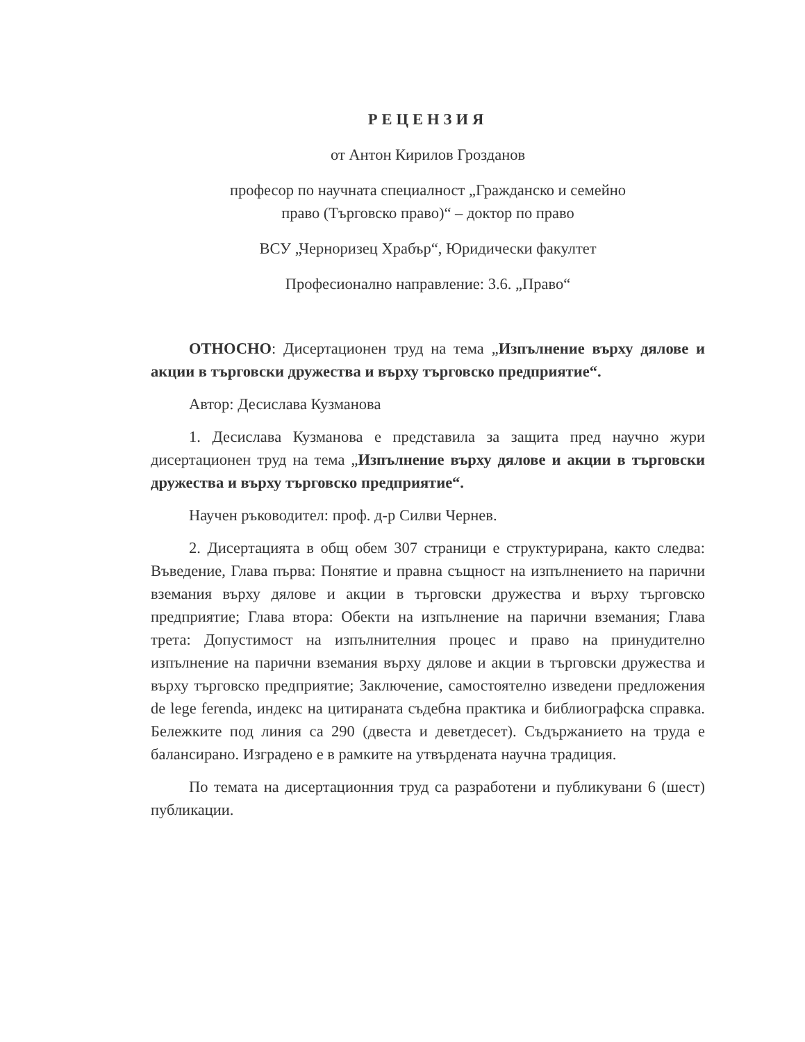РЕЦЕНЗИЯ
от Антон Кирилов Грозданов
професор по научната специалност „Гражданско и семейно
право (Търговско право)“ – доктор по право
ВСУ „Черноризец Храбър“, Юридически факултет
Професионално направление: 3.6. „Право“
ОТНОСНО: Дисертационен труд на тема „Изпълнение върху дялове и акции в търговски дружества и върху търговско предприятие“.
Автор: Десислава Кузманова
1. Десислава Кузманова е представила за защита пред научно жури дисертационен труд на тема „Изпълнение върху дялове и акции в търговски дружества и върху търговско предприятие“.
Научен ръководител: проф. д-р Силви Чернев.
2. Дисертацията в общ обем 307 страници е структурирана, както следва: Въведение, Глава първа: Понятие и правна същност на изпълнението на парични вземания върху дялове и акции в търговски дружества и върху търговско предприятие; Глава втора: Обекти на изпълнение на парични вземания; Глава трета: Допустимост на изпълнителния процес и право на принудително изпълнение на парични вземания върху дялове и акции в търговски дружества и върху търговско предприятие; Заключение, самостоятелно изведени предложения de lege ferenda, индекс на цитираната съдебна практика и библиографска справка. Бележките под линия са 290 (двеста и деветдесет). Съдържанието на труда е балансирано. Изградено е в рамките на утвърдената научна традиция.
По темата на дисертационния труд са разработени и публикувани 6 (шест) публикации.